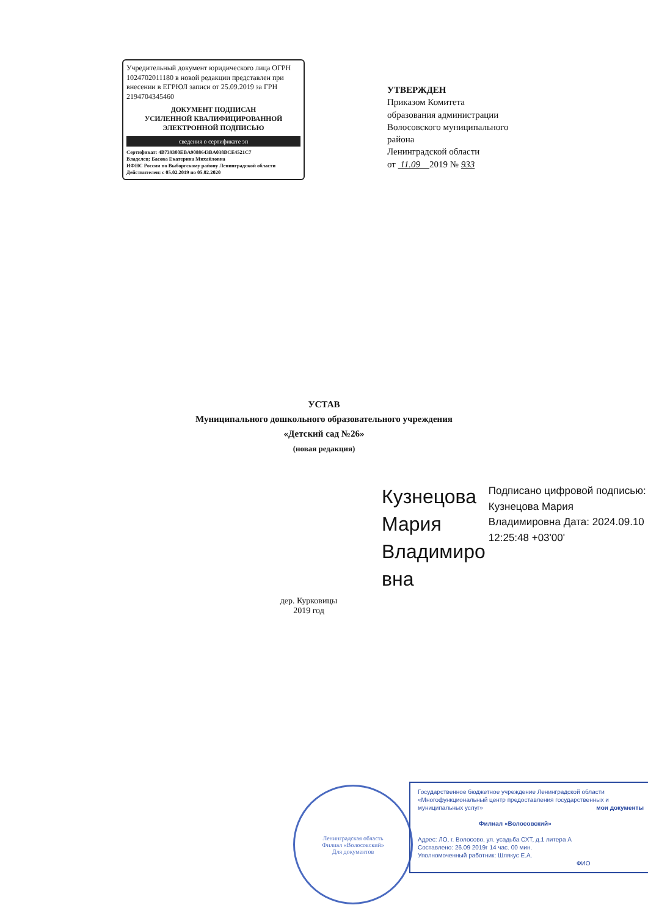Учредительный документ юридического лица ОГРН 1024702011180 в новой редакции представлен при внесении в ЕГРЮЛ записи от 25.09.2019 за ГРН 2194704345460
ДОКУМЕНТ ПОДПИСАН
УСИЛЕННОЙ КВАЛИФИЦИРОВАННОЙ
ЭЛЕКТРОННОЙ ПОДПИСЬЮ
сведения о сертификате эп
Сертификат: 4B739300EBA9088643BA038BCE4521C7
Владелец: Басова Екатерина Михайловна
ИФНС России по Выборгскому району Ленинградской области
Действителен: с 05.02.2019 по 05.02.2020
УТВЕРЖДЕН
Приказом Комитета
образования администрации
Волосовского муниципального
района
Ленинградской области
от 11.09 2019 № 933
УСТАВ
Муниципального дошкольного образовательного учреждения
«Детский сад №26»
(новая редакция)
Кузнецова Мария Владимиро вна
Подписано цифровой подписью: Кузнецова Мария Владимировна Дата: 2024.09.10 12:25:48 +03'00'
дер. Курковицы
2019 год
Ленинградская область
Филиал «Волосовский»
Для документов
Государственное бюджетное учреждение Ленинградской области «Многофункциональный центр предоставления государственных и муниципальных услуг» мои документы
Филиал «Волосовский»
Адрес: ЛО, г. Волосово, ул. усадьба СХТ, д.1 литера А
Составлено: 26.09 2019г 14 час. 00 мин.
Уполномоченный работник: Шлякус Е.А.
ФИО